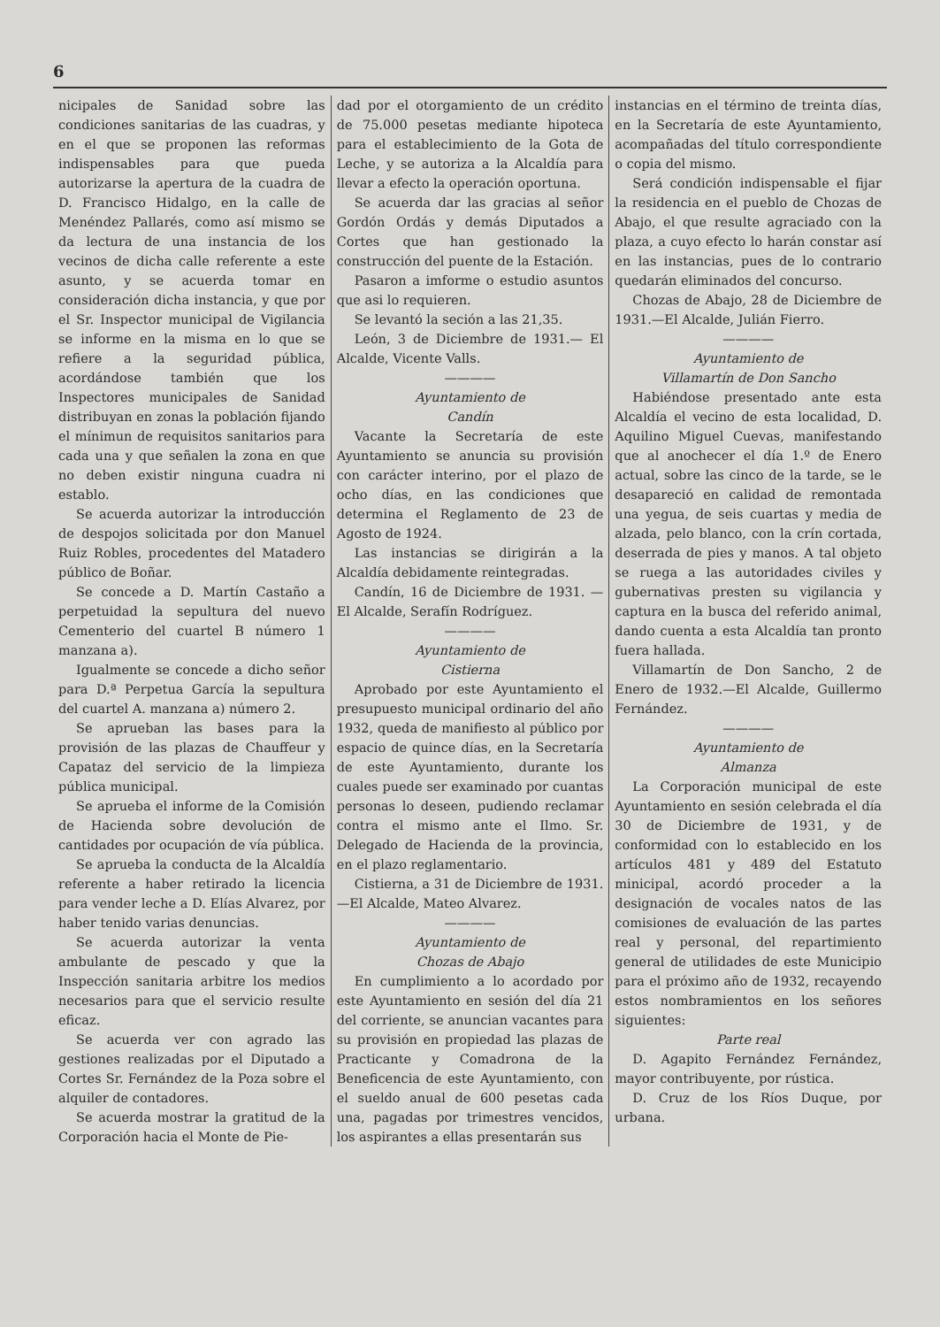6
nicipales de Sanidad sobre las condiciones sanitarias de las cuadras, y en el que se proponen las reformas indispensables para que pueda autorizarse la apertura de la cuadra de D. Francisco Hidalgo, en la calle de Menéndez Pallarés, como así mismo se da lectura de una instancia de los vecinos de dicha calle referente a este asunto, y se acuerda tomar en consideración dicha instancia, y que por el Sr. Inspector municipal de Vigilancia se informe en la misma en lo que se refiere a la seguridad pública, acordándose también que los Inspectores municipales de Sanidad distribuyan en zonas la población fijando el mínimun de requisitos sanitarios para cada una y que señalen la zona en que no deben existir ninguna cuadra ni establo.
Se acuerda autorizar la introducción de despojos solicitada por don Manuel Ruiz Robles, procedentes del Matadero público de Boñar.
Se concede a D. Martín Castaño a perpetuidad la sepultura del nuevo Cementerio del cuartel B número 1 manzana a).
Igualmente se concede a dicho señor para D.ª Perpetua García la sepultura del cuartel A. manzana a) número 2.
Se aprueban las bases para la provisión de las plazas de Chauffeur y Capataz del servicio de la limpieza pública municipal.
Se aprueba el informe de la Comisión de Hacienda sobre devolución de cantidades por ocupación de vía pública.
Se aprueba la conducta de la Alcaldía referente a haber retirado la licencia para vender leche a D. Elías Alvarez, por haber tenido varias denuncias.
Se acuerda autorizar la venta ambulante de pescado y que la Inspección sanitaria arbitre los medios necesarios para que el servicio resulte eficaz.
Se acuerda ver con agrado las gestiones realizadas por el Diputado a Cortes Sr. Fernández de la Poza sobre el alquiler de contadores.
Se acuerda mostrar la gratitud de la Corporación hacia el Monte de Pie-
dad por el otorgamiento de un crédito de 75.000 pesetas mediante hipoteca para el establecimiento de la Gota de Leche, y se autoriza a la Alcaldía para llevar a efecto la operación oportuna.
Se acuerda dar las gracias al señor Gordón Ordás y demás Diputados a Cortes que han gestionado la construcción del puente de la Estación.
Pasaron a imforme o estudio asuntos que asi lo requieren.
Se levantó la seción a las 21,35.
León, 3 de Diciembre de 1931.— El Alcalde, Vicente Valls.
————
Ayuntamiento de
Candín
Vacante la Secretaría de este Ayuntamiento se anuncia su provisión con carácter interino, por el plazo de ocho días, en las condiciones que determina el Reglamento de 23 de Agosto de 1924.
Las instancias se dirigirán a la Alcaldía debidamente reintegradas.
Candín, 16 de Diciembre de 1931. —El Alcalde, Serafín Rodríguez.
————
Ayuntamiento de
Cistierna
Aprobado por este Ayuntamiento el presupuesto municipal ordinario del año 1932, queda de manifiesto al público por espacio de quince días, en la Secretaría de este Ayuntamiento, durante los cuales puede ser examinado por cuantas personas lo deseen, pudiendo reclamar contra el mismo ante el Ilmo. Sr. Delegado de Hacienda de la provincia, en el plazo reglamentario.
Cistierna, a 31 de Diciembre de 1931.—El Alcalde, Mateo Alvarez.
————
Ayuntamiento de
Chozas de Abajo
En cumplimiento a lo acordado por este Ayuntamiento en sesión del día 21 del corriente, se anuncian vacantes para su provisión en propiedad las plazas de Practicante y Comadrona de la Beneficencia de este Ayuntamiento, con el sueldo anual de 600 pesetas cada una, pagadas por trimestres vencidos, los aspirantes a ellas presentarán sus
instancias en el término de treinta días, en la Secretaría de este Ayuntamiento, acompañadas del título correspondiente o copia del mismo.
Será condición indispensable el fijar la residencia en el pueblo de Chozas de Abajo, el que resulte agraciado con la plaza, a cuyo efecto lo harán constar así en las instancias, pues de lo contrario quedarán eliminados del concurso.
Chozas de Abajo, 28 de Diciembre de 1931.—El Alcalde, Julián Fierro.
————
Ayuntamiento de
Villamartín de Don Sancho
Habiéndose presentado ante esta Alcaldía el vecino de esta localidad, D. Aquilino Miguel Cuevas, manifestando que al anochecer el día 1.º de Enero actual, sobre las cinco de la tarde, se le desapareció en calidad de remontada una yegua, de seis cuartas y media de alzada, pelo blanco, con la crín cortada, deserrada de pies y manos. A tal objeto se ruega a las autoridades civiles y gubernativas presten su vigilancia y captura en la busca del referido animal, dando cuenta a esta Alcaldía tan pronto fuera hallada.
Villamartín de Don Sancho, 2 de Enero de 1932.—El Alcalde, Guillermo Fernández.
————
Ayuntamiento de
Almanza
La Corporación municipal de este Ayuntamiento en sesión celebrada el día 30 de Diciembre de 1931, y de conformidad con lo establecido en los artículos 481 y 489 del Estatuto minicipal, acordó proceder a la designación de vocales natos de las comisiones de evaluación de las partes real y personal, del repartimiento general de utilidades de este Municipio para el próximo año de 1932, recayendo estos nombramientos en los señores siguientes:
Parte real
D. Agapito Fernández Fernández, mayor contribuyente, por rústica.
D. Cruz de los Ríos Duque, por urbana.